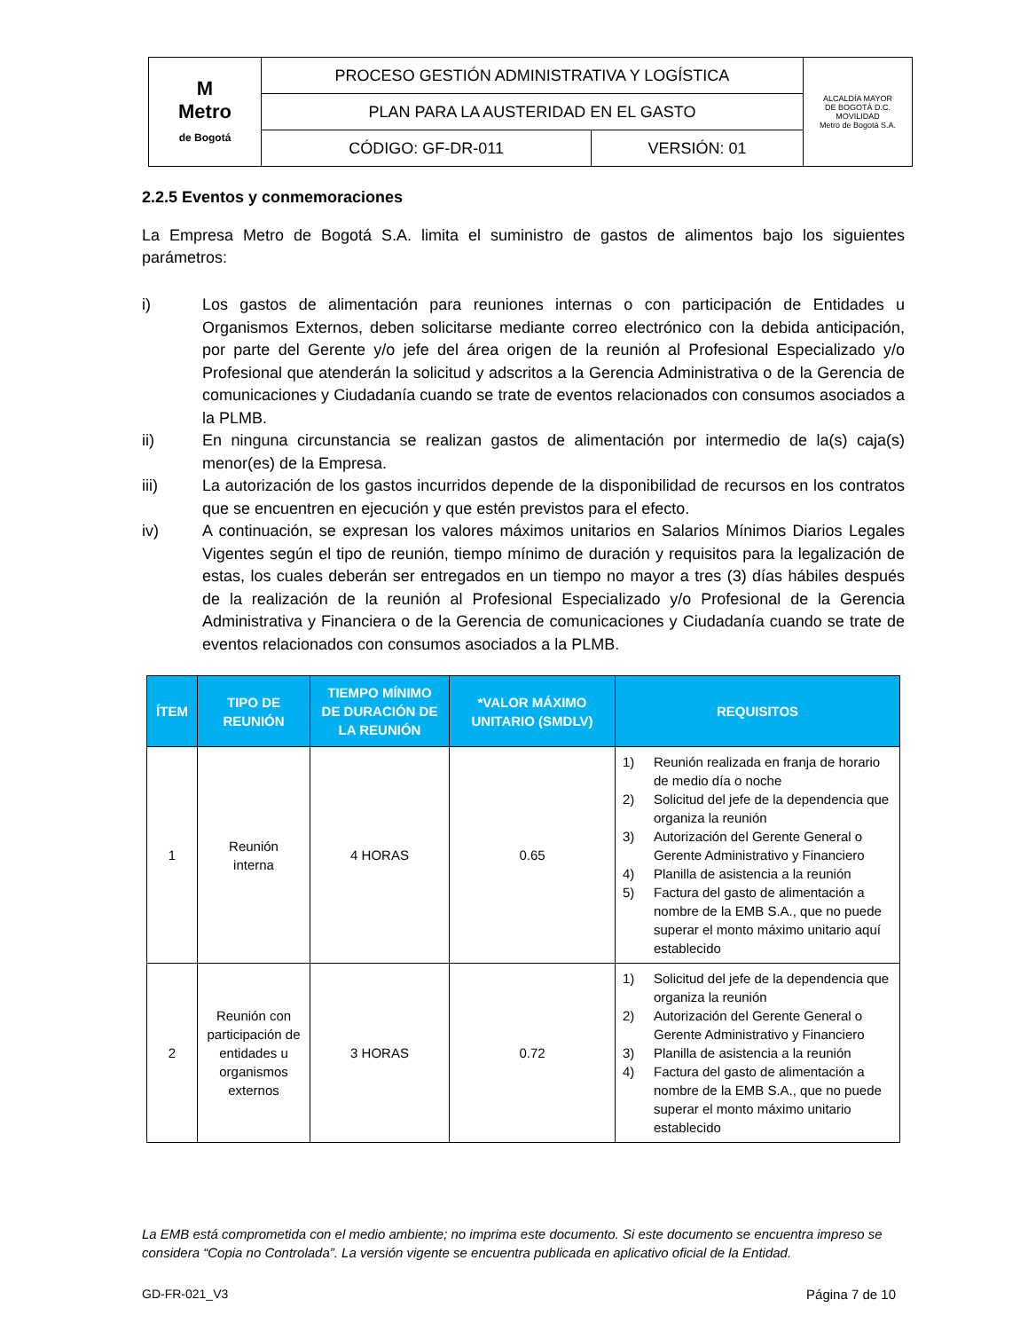| M Metro de Bogotá | PROCESO GESTIÓN ADMINISTRATIVA Y LOGÍSTICA | | ALCALDÍA MAYOR DE BOGOTÁ D.C. MOVILIDAD Metro de Bogotá S.A. |
| | PLAN PARA LA AUSTERIDAD EN EL GASTO | | |
| | CÓDIGO: GF-DR-011 | VERSIÓN: 01 | |
2.2.5 Eventos y conmemoraciones
La Empresa Metro de Bogotá S.A. limita el suministro de gastos de alimentos bajo los siguientes parámetros:
i) Los gastos de alimentación para reuniones internas o con participación de Entidades u Organismos Externos, deben solicitarse mediante correo electrónico con la debida anticipación, por parte del Gerente y/o jefe del área origen de la reunión al Profesional Especializado y/o Profesional que atenderán la solicitud y adscritos a la Gerencia Administrativa o de la Gerencia de comunicaciones y Ciudadanía cuando se trate de eventos relacionados con consumos asociados a la PLMB.
ii) En ninguna circunstancia se realizan gastos de alimentación por intermedio de la(s) caja(s) menor(es) de la Empresa.
iii) La autorización de los gastos incurridos depende de la disponibilidad de recursos en los contratos que se encuentren en ejecución y que estén previstos para el efecto.
iv) A continuación, se expresan los valores máximos unitarios en Salarios Mínimos Diarios Legales Vigentes según el tipo de reunión, tiempo mínimo de duración y requisitos para la legalización de estas, los cuales deberán ser entregados en un tiempo no mayor a tres (3) días hábiles después de la realización de la reunión al Profesional Especializado y/o Profesional de la Gerencia Administrativa y Financiera o de la Gerencia de comunicaciones y Ciudadanía cuando se trate de eventos relacionados con consumos asociados a la PLMB.
| ÍTEM | TIPO DE REUNIÓN | TIEMPO MÍNIMO DE DURACIÓN DE LA REUNIÓN | *VALOR MÁXIMO UNITARIO (SMDLV) | REQUISITOS |
| --- | --- | --- | --- | --- |
| 1 | Reunión interna | 4 HORAS | 0.65 | 1) Reunión realizada en franja de horario de medio día o noche 2) Solicitud del jefe de la dependencia que organiza la reunión 3) Autorización del Gerente General o Gerente Administrativo y Financiero 4) Planilla de asistencia a la reunión 5) Factura del gasto de alimentación a nombre de la EMB S.A., que no puede superar el monto máximo unitario aquí establecido |
| 2 | Reunión con participación de entidades u organismos externos | 3 HORAS | 0.72 | 1) Solicitud del jefe de la dependencia que organiza la reunión 2) Autorización del Gerente General o Gerente Administrativo y Financiero 3) Planilla de asistencia a la reunión 4) Factura del gasto de alimentación a nombre de la EMB S.A., que no puede superar el monto máximo unitario establecido |
La EMB está comprometida con el medio ambiente; no imprima este documento. Si este documento se encuentra impreso se considera “Copia no Controlada”. La versión vigente se encuentra publicada en aplicativo oficial de la Entidad.
GD-FR-021_V3 Página 7 de 10